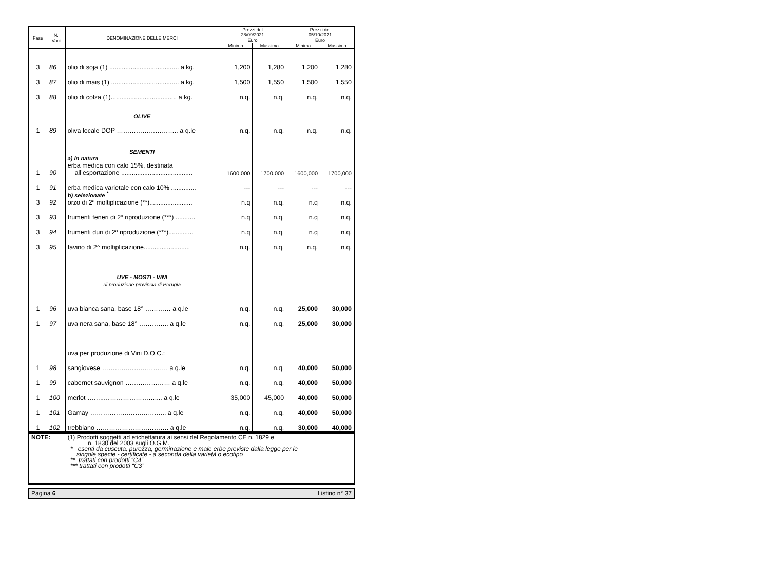| Fase | N. Voci | DENOMINAZIONE DELLE MERCI | Prezzi del 28/09/2021 Euro | | Prezzi del 05/10/2021 Euro | |
| --- | --- | --- | --- | --- | --- | --- |
| | | | Minimo | Massimo | Minimo | Massimo |
| 3 | 86 | olio di soja (1) ....................................... a kg. | 1,200 | 1,280 | 1,200 | 1,280 |
| 3 | 87 | olio di mais (1) ...................................... a kg. | 1,500 | 1,550 | 1,500 | 1,550 |
| 3 | 88 | olio di colza (1)..................................... a kg. | n.q. | n.q. | n.q. | n.q. |
| | | OLIVE | | | | |
| 1 | 89 | oliva locale DOP ……………………….. a q.le | n.q. | n.q. | n.q. | n.q. |
| | | SEMENTI | | | | |
| 1 | 90 | a) in natura erba medica con calo 15%, destinata all’esportazione ........................................ | 1600,000 | 1700,000 | 1600,000 | 1700,000 |
| 1 | 91 | erba medica varietale con calo 10% .............. | --- | --- | --- | --- |
| 3 | 92 | b) selezionate <sup>*</sup> orzo di 2ª moltiplicazione (**)........................ | n.q | n.q. | n.q | n.q. |
| 3 | 93 | frumenti teneri di 2ª riproduzione (***) ........... | n.q | n.q. | n.q | n.q. |
| 3 | 94 | frumenti duri di 2ª riproduzione (***).............. | n.q | n.q. | n.q | n.q. |
| 3 | 95 | favino di 2^ moltiplicazione.......................... | n.q. | n.q. | n.q. | n.q. |
| | | UVE - MOSTI - VINI di produzione provincia di Perugia | | | | |
| 1 | 96 | uva bianca sana, base 18° ………… a q.le | n.q. | n.q. | 25,000 | 30,000 |
| 1 | 97 | uva nera sana, base 18° ………….. a q.le | n.q. | n.q. | 25,000 | 30,000 |
| | | uva per produzione di Vini D.O.C.: | | | | |
| 1 | 98 | sangiovese …………………………. a q.le | n.q. | n.q. | 40,000 | 50,000 |
| 1 | 99 | cabernet sauvignon ………………… a q.le | n.q. | n.q. | 40,000 | 50,000 |
| 1 | 100 | merlot ……..…………………….... a q.le | 35,000 | 45,000 | 40,000 | 50,000 |
| 1 | 101 | Gamay ……………………………... a q.le | n.q. | n.q. | 40,000 | 50,000 |
| 1 | 102 | trebbiano ……………………………. a q.le | n.q. | n.q. | 30,000 | 40,000 |
NOTE: (1) Prodotti soggetti ad etichettatura ai sensi del Regolamento CE n. 1829 e
n. 1830 del 2003 sugli O.G.M.
* esenti da cuscuta, purezza, germinazione e male erbe previste dalla legge per le
singole specie - certificate - a seconda della varietà o ecotipo
** trattati con prodotti “C4”
*** trattati con prodotti “C3”
Pagina 6 Listino n° 37